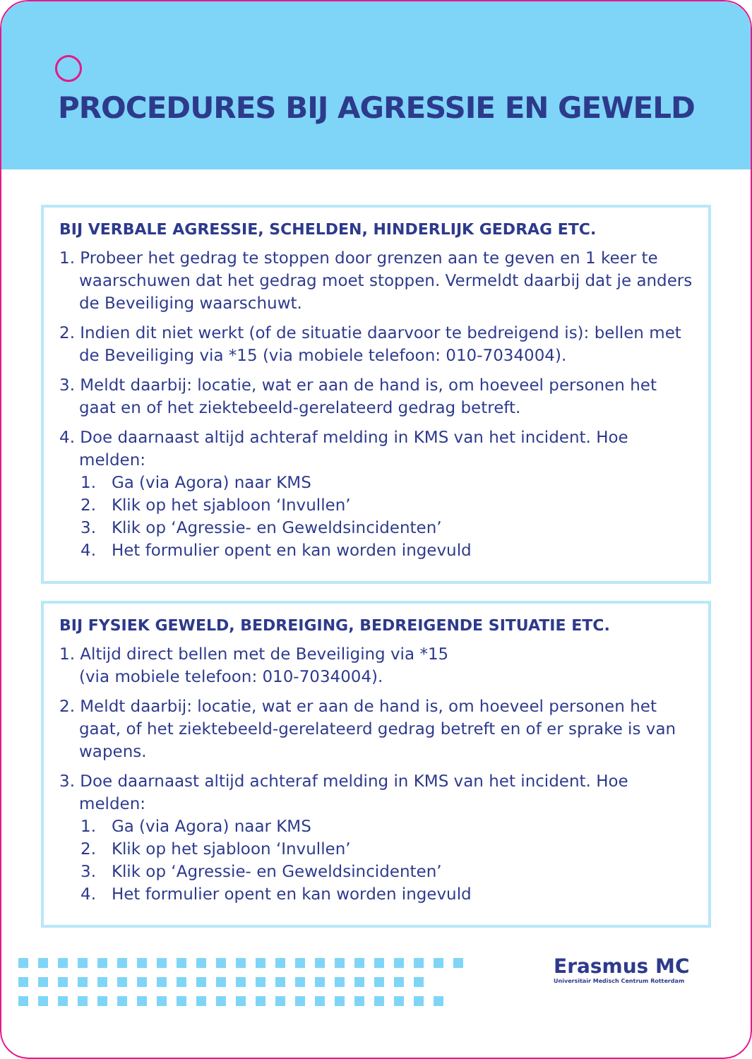PROCEDURES BIJ AGRESSIE EN GEWELD
BIJ VERBALE AGRESSIE, SCHELDEN, HINDERLIJK GEDRAG ETC.
1. Probeer het gedrag te stoppen door grenzen aan te geven en 1 keer te waarschuwen dat het gedrag moet stoppen. Vermeldt daarbij dat je anders de Beveiliging waarschuwt.
2. Indien dit niet werkt (of de situatie daarvoor te bedreigend is): bellen met de Beveiliging via *15 (via mobiele telefoon: 010-7034004).
3. Meldt daarbij: locatie, wat er aan de hand is, om hoeveel personen het gaat en of het ziektebeeld-gerelateerd gedrag betreft.
4. Doe daarnaast altijd achteraf melding in KMS van het incident. Hoe melden:
1. Ga (via Agora) naar KMS
2. Klik op het sjabloon ‘Invullen’
3. Klik op ‘Agressie- en Geweldsincidenten’
4. Het formulier opent en kan worden ingevuld
BIJ FYSIEK GEWELD, BEDREIGING, BEDREIGENDE SITUATIE ETC.
1. Altijd direct bellen met de Beveiliging via *15
(via mobiele telefoon: 010-7034004).
2. Meldt daarbij: locatie, wat er aan de hand is, om hoeveel personen het gaat, of het ziektebeeld-gerelateerd gedrag betreft en of er sprake is van wapens.
3. Doe daarnaast altijd achteraf melding in KMS van het incident. Hoe melden:
1. Ga (via Agora) naar KMS
2. Klik op het sjabloon ‘Invullen’
3. Klik op ‘Agressie- en Geweldsincidenten’
4. Het formulier opent en kan worden ingevuld
Erasmus MC
Universitair Medisch Centrum Rotterdam